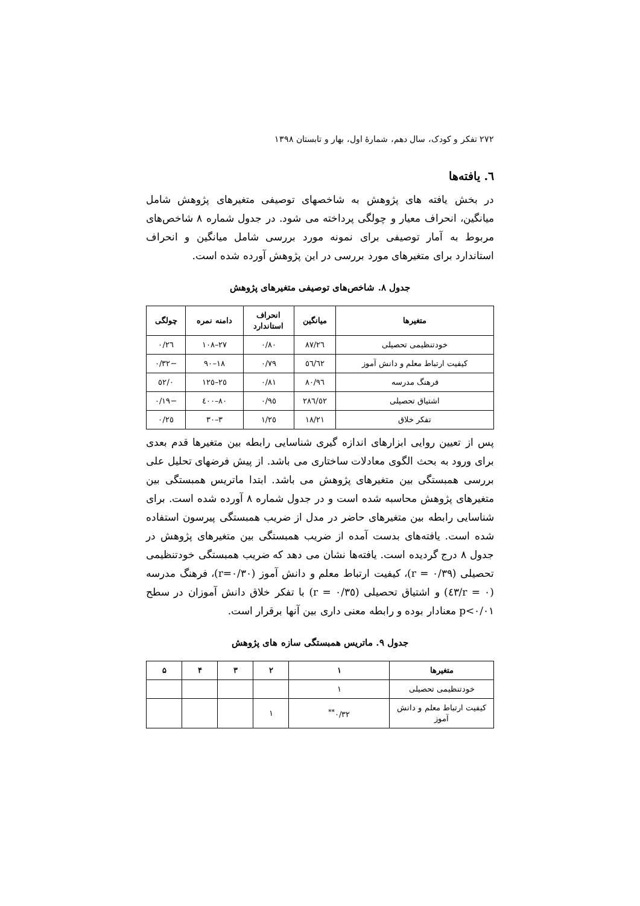۲۷۲ تفکر و کودک، سال دهم، شمارهٔ اول، بهار و تابستان ۱۳۹۸
٦. یافته‌ها
در بخش یافته های پژوهش به شاخصهای توصیفی متغیرهای پژوهش شامل میانگین، انحراف معیار و چولگی پرداخته می شود. در جدول شماره ۸ شاخص‌های مربوط به آمار توصیفی برای نمونه مورد بررسی شامل میانگین و انحراف استاندارد برای متغیرهای مورد بررسی در این پژوهش آورده شده است.
جدول ۸. شاخص‌های توصیفی متغیرهای پژوهش
| متغیرها | میانگین | انحراف استاندارد | دامنه نمره | چولگی |
| --- | --- | --- | --- | --- |
| خودتنظیمی تحصیلی | ۸۷/۲٦ | ۰/۸۰ | ۲۷–۱۰۸ | ۰/۲٦ |
| کیفیت ارتباط معلم و دانش آموز | ٦۲/٥٦ | ۰/۷۹ | ۱۸–۹۰ | −۰/۳۲ |
| فرهنگ مدرسه | ۹٦/۸۰ | ۰/۸۱ | ۲٥–۱۲٥ | ۰/٥۲ |
| اشتیاق تحصیلی | ۲۸٦/٥۲ | ۰/۹٥ | ۸۰–٤۰۰ | −۰/۱۹ |
| تفکر خلاق | ۱۸/۲۱ | ۱/۲٥ | ۳–۳۰ | ۰/۲٥ |
پس از تعیین روایی ابزارهای اندازه گیری شناسایی رابطه بین متغیرها قدم بعدی برای ورود به بحث الگوی معادلات ساختاری می باشد. از پیش فرضهای تحلیل علی بررسی همبستگی بین متغیرهای پژوهش می باشد. ابتدا ماتریس همبستگی بین متغیرهای پژوهش محاسبه شده است و در جدول شماره ۸ آورده شده است. برای شناسایی رابطه بین متغیرهای حاضر در مدل از ضریب همبستگی پیرسون استفاده شده است. یافته‌های بدست آمده از ضریب همبستگی بین متغیرهای پژوهش در جدول ۸ درج گردیده است. یافته‌ها نشان می دهد که ضریب همبستگی خودتنظیمی تحصیلی (r = ۰/۳۹)، کیفیت ارتباط معلم و دانش آموز (r=۰/۳۰)، فرهنگ مدرسه (r = ۰/٤۳) و اشتیاق تحصیلی (r = ۰/۳٥) با تفکر خلاق دانش آموزان در سطح p<۰/۰۱ معنادار بوده و رابطه معنی داری بین آنها برقرار است.
جدول ۹. ماتریس همبستگی سازه های پژوهش
| متغیرها | ۱ | ۲ | ۳ | ۴ | ۵ |
| --- | --- | --- | --- | --- | --- |
| خودتنظیمی تحصیلی | ۱ | | | | |
| کیفیت ارتباط معلم و دانش آموز | ۰/۳۲<sup>**</sup> | ۱ | | | |